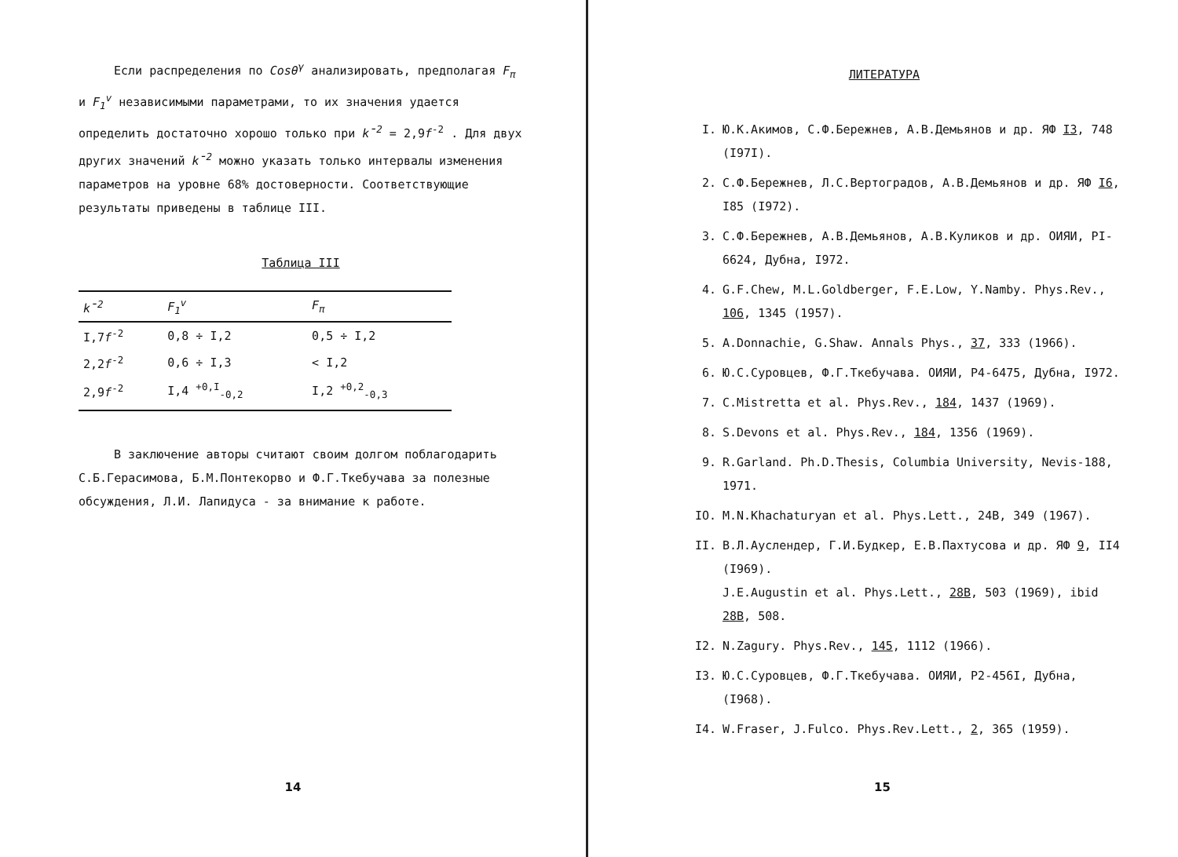Если распределения по Cosθ<sup>γ</sup> анализировать, предполагая F<sub>π</sub> и F<sub>1</sub><sup>v</sup> независимыми параметрами, то их значения удается определить достаточно хорошо только при k̄<sup>2</sup> = 2,9f<sup>-2</sup> . Для двух других значений k̄<sup>2</sup> можно указать только интервалы изменения параметров на уровне 68% достоверности. Соответствующие результаты приведены в таблице III.
Таблица III
| k̄<sup>2</sup> | F<sub>1</sub><sup>v</sup> | F<sub>π</sub> |
| --- | --- | --- |
| I,7 f<sup>-2</sup> | 0,8 ÷ I,2 | 0,5 ÷ I,2 |
| 2,2 f<sup>-2</sup> | 0,6 ÷ I,3 | < I,2 |
| 2,9 f<sup>-2</sup> | I,4 <sup>+0,I</sup><sub>-0,2</sub> | I,2 <sup>+0,2</sup><sub>-0,3</sub> |
В заключение авторы считают своим долгом поблагодарить С.Б.Герасимова, Б.М.Понтекорво и Ф.Г.Ткебучава за полезные обсуждения, Л.И. Лапидуса - за внимание к работе.
14
ЛИТЕРАТУРА
I. Ю.К.Акимов, С.Ф.Бережнев, А.В.Демьянов и др. ЯФ I3, 748 (I97I).
2. С.Ф.Бережнев, Л.С.Вертоградов, А.В.Демьянов и др. ЯФ I6, I85 (I972).
3. С.Ф.Бережнев, А.В.Демьянов, А.В.Куликов и др. ОИЯИ, PI-6624, Дубна, I972.
4. G.F.Chew, M.L.Goldberger, F.E.Low, Y.Namby. Phys.Rev., 106, 1345 (1957).
5. A.Donnachie, G.Shaw. Annals Phys., 37, 333 (1966).
6. Ю.С.Суровцев, Ф.Г.Ткебучава. ОИЯИ, Р4-6475, Дубна, I972.
7. C.Mistretta et al. Phys.Rev., 184, 1437 (1969).
8. S.Devons et al. Phys.Rev., 184, 1356 (1969).
9. R.Garland. Ph.D.Thesis, Columbia University, Nevis-188, 1971.
IO. M.N.Khachaturyan et al. Phys.Lett., 24B, 349 (1967).
II. В.Л.Ауслендер, Г.И.Будкер, Е.В.Пахтусова и др. ЯФ 9, II4 (I969).
J.E.Augustin et al. Phys.Lett., 28B, 503 (1969), ibid 28B, 508.
I2. N.Zagury. Phys.Rev., 145, 1112 (1966).
I3. Ю.С.Суровцев, Ф.Г.Ткебучава. ОИЯИ, Р2-456I, Дубна, (I968).
I4. W.Fraser, J.Fulco. Phys.Rev.Lett., 2, 365 (1959).
15